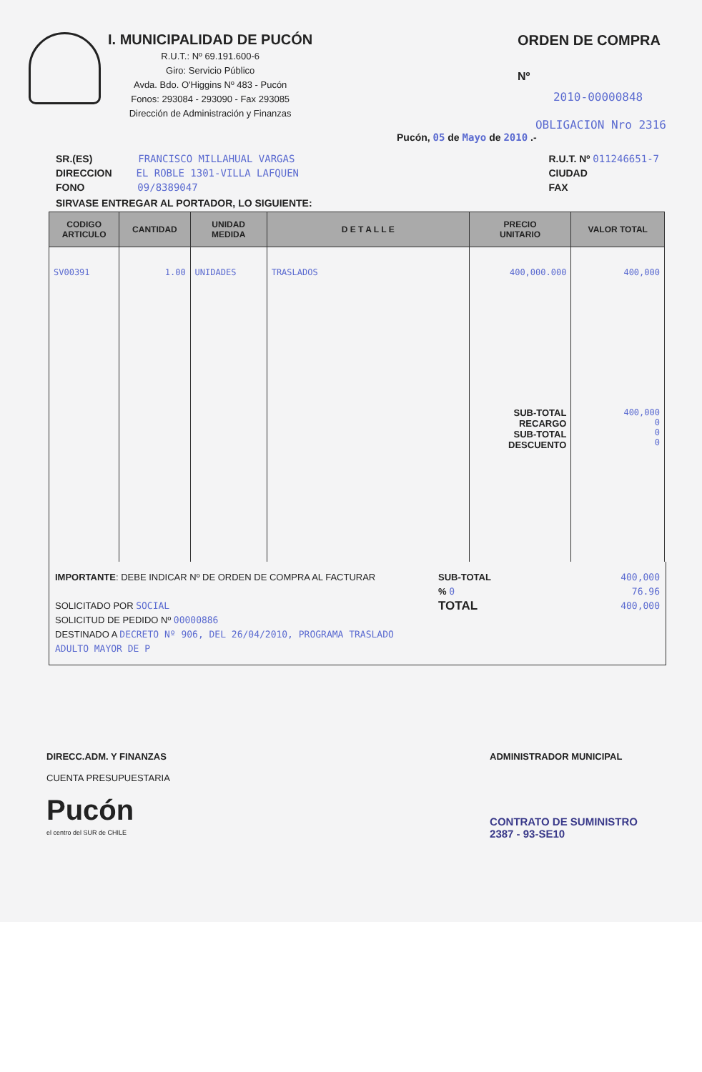I. MUNICIPALIDAD DE PUCÓN
R.U.T.: Nº 69.191.600-6
Giro: Servicio Público
Avda. Bdo. O'Higgins Nº 483 - Pucón
Fonos: 293084 - 293090 - Fax 293085
Dirección de Administración y Finanzas
ORDEN DE COMPRA
Nº
2010-00000848
OBLIGACION Nro 2316
Pucón, 05 de Mayo de 2010 .-
SR.(ES) FRANCISCO MILLAHUAL VARGAS
DIRECCION EL ROBLE 1301-VILLA LAFQUEN
FONO 09/8389047
R.U.T. Nº 011246651-7
CIUDAD
FAX
SIRVASE ENTREGAR AL PORTADOR, LO SIGUIENTE:
| CODIGO ARTICULO | CANTIDAD | UNIDAD MEDIDA | D E T A L L E | PRECIO UNITARIO | VALOR TOTAL |
| --- | --- | --- | --- | --- | --- |
| SV00391 | 1.00 | UNIDADES | TRASLADOS | 400,000.000 SUB-TOTAL RECARGO SUB-TOTAL DESCUENTO | 400,000 400,000 0 0 0 |
IMPORTANTE: DEBE INDICAR Nº DE ORDEN DE COMPRA AL FACTURAR
SOLICITADO POR SOCIAL
SOLICITUD DE PEDIDO Nº 00000886
DESTINADO A DECRETO Nº 906, DEL 26/04/2010, PROGRAMA TRASLADO ADULTO MAYOR DE P
SUB-TOTAL 400,000
% 0 76.96
TOTAL 400,000
DIRECC.ADM. Y FINANZAS
CUENTA PRESUPUESTARIA
Pucón
el centro del SUR de CHILE
ADMINISTRADOR MUNICIPAL
CONTRATO DE SUMINISTRO
2387 - 93-SE10